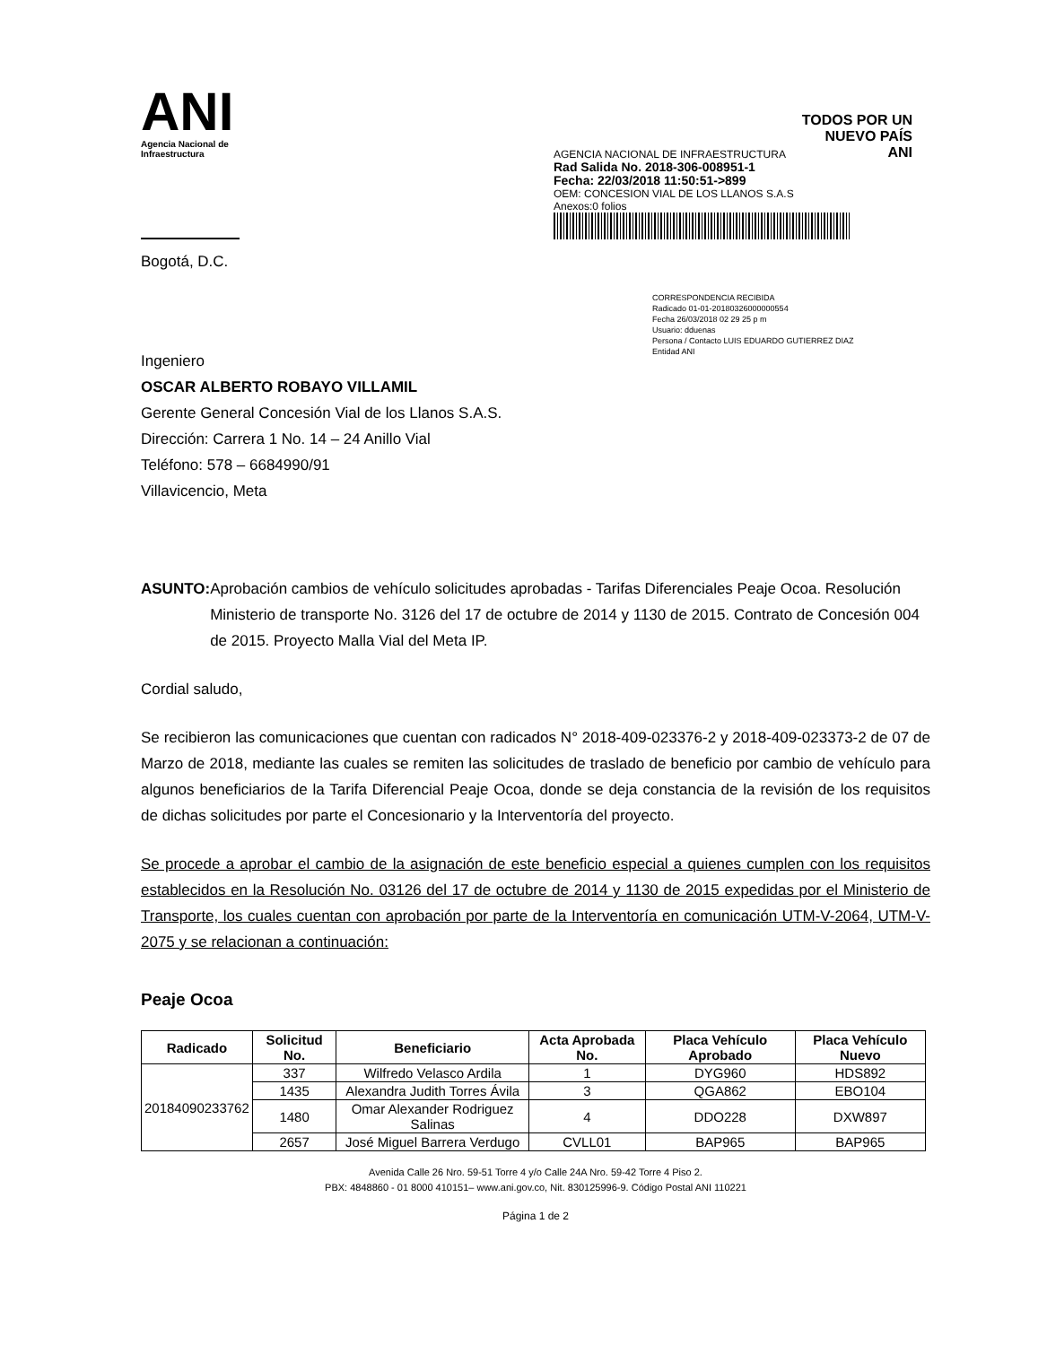ANI
Agencia Nacional de Infraestructura
AGENCIA NACIONAL DE INFRAESTRUCTURA
Rad Salida No. 2018-306-008951-1
Fecha: 22/03/2018 11:50:51->899
OEM: CONCESION VIAL DE LOS LLANOS S.A.S
Anexos:0 folios
TODOS POR UN
NUEVO PAÍS
ANI
Bogotá, D.C.
CORRESPONDENCIA RECIBIDA
Radicado 01-01-20180326000000554
Fecha 26/03/2018 02 29 25 p m
Usuario: dduenas
Persona / Contacto LUIS EDUARDO GUTIERREZ DIAZ
Entidad ANI
Ingeniero
OSCAR ALBERTO ROBAYO VILLAMIL
Gerente General Concesión Vial de los Llanos S.A.S.
Dirección: Carrera 1 No. 14 – 24 Anillo Vial
Teléfono: 578 – 6684990/91
Villavicencio, Meta
ASUNTO: Aprobación cambios de vehículo solicitudes aprobadas - Tarifas Diferenciales Peaje Ocoa. Resolución Ministerio de transporte No. 3126 del 17 de octubre de 2014 y 1130 de 2015. Contrato de Concesión 004 de 2015. Proyecto Malla Vial del Meta IP.
Cordial saludo,
Se recibieron las comunicaciones que cuentan con radicados N° 2018-409-023376-2 y 2018-409-023373-2 de 07 de Marzo de 2018, mediante las cuales se remiten las solicitudes de traslado de beneficio por cambio de vehículo para algunos beneficiarios de la Tarifa Diferencial Peaje Ocoa, donde se deja constancia de la revisión de los requisitos de dichas solicitudes por parte el Concesionario y la Interventoría del proyecto.
Se procede a aprobar el cambio de la asignación de este beneficio especial a quienes cumplen con los requisitos establecidos en la Resolución No. 03126 del 17 de octubre de 2014 y 1130 de 2015 expedidas por el Ministerio de Transporte, los cuales cuentan con aprobación por parte de la Interventoría en comunicación UTM-V-2064, UTM-V-2075 y se relacionan a continuación:
Peaje Ocoa
| Radicado | Solicitud No. | Beneficiario | Acta Aprobada No. | Placa Vehículo Aprobado | Placa Vehículo Nuevo |
| --- | --- | --- | --- | --- | --- |
| 20184090233762 | 337 | Wilfredo Velasco Ardila | 1 | DYG960 | HDS892 |
| | 1435 | Alexandra Judith Torres Ávila | 3 | QGA862 | EBO104 |
| | 1480 | Omar Alexander Rodriguez Salinas | 4 | DDO228 | DXW897 |
| | 2657 | José Miguel Barrera Verdugo | CVLL01 | BAP965 | BAP965 |
Avenida Calle 26 Nro. 59-51 Torre 4 y/o Calle 24A Nro. 59-42 Torre 4 Piso 2.
PBX: 4848860 - 01 8000 410151– www.ani.gov.co, Nit. 830125996-9. Código Postal ANI 110221
Página 1 de 2